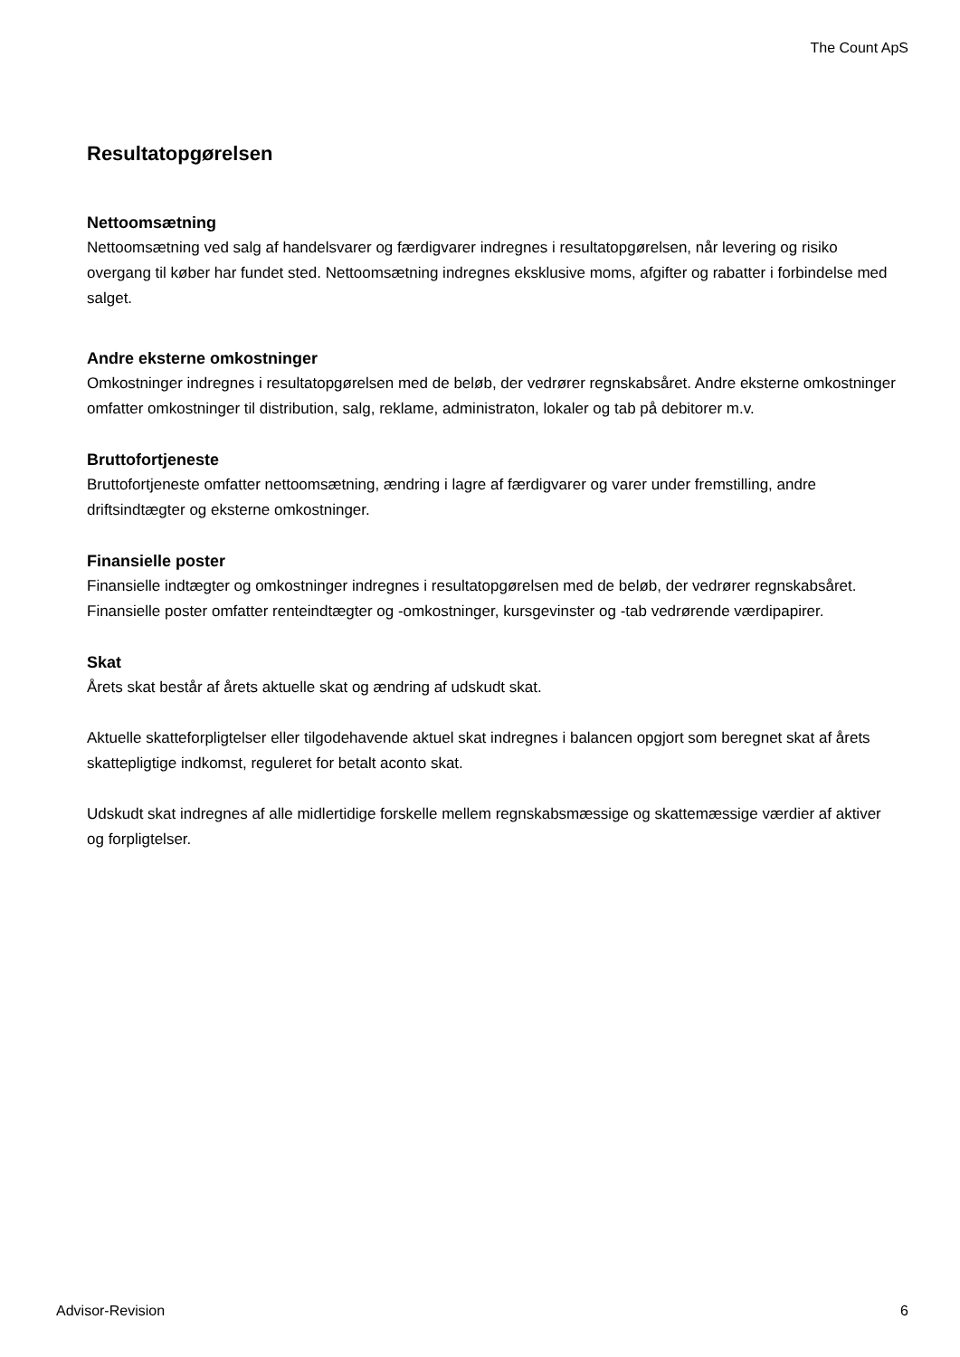The Count ApS
Resultatopgørelsen
Nettoomsætning
Nettoomsætning ved salg af handelsvarer og færdigvarer indregnes i resultatopgørelsen, når levering og risiko overgang til køber har fundet sted. Nettoomsætning indregnes eksklusive moms, afgifter og rabatter i forbindelse med salget.
Andre eksterne omkostninger
Omkostninger indregnes i resultatopgørelsen med de beløb, der vedrører regnskabsåret. Andre eksterne omkostninger omfatter omkostninger til distribution, salg, reklame, administraton, lokaler og tab på debitorer m.v.
Bruttofortjeneste
Bruttofortjeneste omfatter nettoomsætning, ændring i lagre af færdigvarer og varer under fremstilling, andre driftsindtægter og eksterne omkostninger.
Finansielle poster
Finansielle indtægter og omkostninger indregnes i resultatopgørelsen med de beløb, der vedrører regnskabsåret. Finansielle poster omfatter renteindtægter og -omkostninger, kursgevinster og -tab vedrørende værdipapirer.
Skat
Årets skat består af årets aktuelle skat og ændring af udskudt skat.
Aktuelle skatteforpligtelser eller tilgodehavende aktuel skat indregnes i balancen opgjort som beregnet skat af årets skattepligtige indkomst, reguleret for betalt aconto skat.
Udskudt skat indregnes af alle midlertidige forskelle mellem regnskabsmæssige og skattemæssige værdier af aktiver og forpligtelser.
Advisor-Revision 6